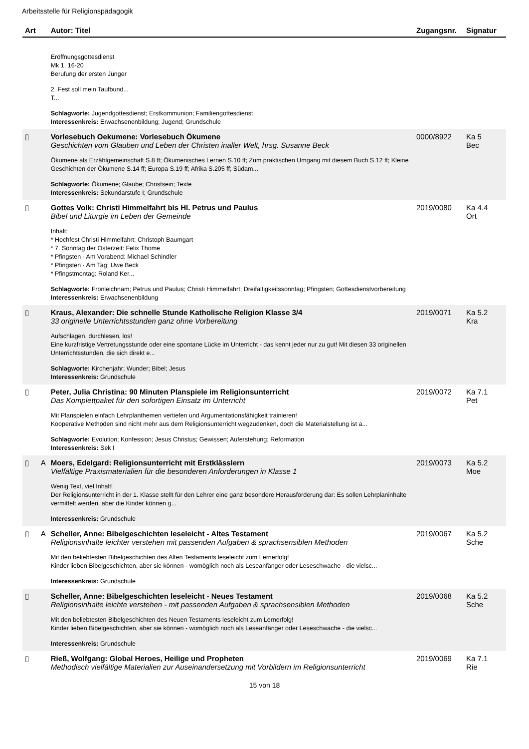Arbeitsstelle für Religionspädagogik
| Art | | Autor: Titel | Zugangsnr. | Signatur |
| --- | --- | --- | --- | --- |
| | | Eröffnungsgottesdienst Mk 1, 16-20 Berufung der ersten Jünger 2. Fest soll mein Taufbund... T... Schlagworte: Jugendgottesdienst; Erstkommunion; Familiengottesdienst Interessenkreis: Erwachsenenbildung; Jugend; Grundschule | | |
| ▯ | | Vorlesebuch Oekumene: Vorlesebuch Ökumene Geschichten vom Glauben und Leben der Christen inaller Welt, hrsg. Susanne Beck Ökumene als Erzählgemeinschaft S.8 ff; Ökumenisches Lernen S.10 ff; Zum praktischen Umgang mit diesem Buch S.12 ff; Kleine Geschichten der Ökumene S.14 ff; Europa S.19 ff; Afrika S.205 ff; Südam... Schlagworte: Ökumene; Glaube; Christsein; Texte Interessenkreis: Sekundarstufe I; Grundschule | 0000/8922 | Ka 5 Bec |
| ▯ | | Gottes Volk: Christi Himmelfahrt bis Hl. Petrus und Paulus Bibel und Liturgie im Leben der Gemeinde Inhalt: * Hochfest Christi Himmelfahrt: Christoph Baumgart * 7. Sonntag der Osterzeit: Felix Thome * Pfingsten - Am Vorabend: Michael Schindler * Pfingsten - Am Tag: Uwe Beck * Pfingstmontag: Roland Ker... Schlagworte: Fronleichnam; Petrus und Paulus; Christi Himmelfahrt; Dreifaltigkeitssonntag; Pfingsten; Gottesdienstvorbereitung Interessenkreis: Erwachsenenbildung | 2019/0080 | Ka 4.4 Ort |
| ▯ | | Kraus, Alexander: Die schnelle Stunde Katholische Religion Klasse 3/4 33 originelle Unterrichtsstunden ganz ohne Vorbereitung Aufschlagen, durchlesen, los! Eine kurzfristige Vertretungsstunde oder eine spontane Lücke im Unterricht - das kennt jeder nur zu gut! Mit diesen 33 originellen Unterrichtsstunden, die sich direkt e... Schlagworte: Kirchenjahr; Wunder; Bibel; Jesus Interessenkreis: Grundschule | 2019/0071 | Ka 5.2 Kra |
| ▯ | | Peter, Julia Christina: 90 Minuten Planspiele im Religionsunterricht Das Komplettpaket für den sofortigen Einsatz im Unterricht Mit Planspielen einfach Lehrplanthemen vertiefen und Argumentationsfähigkeit trainieren! Kooperative Methoden sind nicht mehr aus dem Religionsunterricht wegzudenken, doch die Materialstellung ist a... Schlagworte: Evolution; Konfession; Jesus Christus; Gewissen; Auferstehung; Reformation Interessenkreis: Sek I | 2019/0072 | Ka 7.1 Pet |
| ▯ | A | Moers, Edelgard: Religionsunterricht mit Erstklässlern Vielfältige Praxismaterialien für die besonderen Anforderungen in Klasse 1 Wenig Text, viel Inhalt! Der Religionsunterricht in der 1. Klasse stellt für den Lehrer eine ganz besondere Herausforderung dar: Es sollen Lehrplaninhalte vermittelt werden, aber die Kinder können g... Interessenkreis: Grundschule | 2019/0073 | Ka 5.2 Moe |
| ▯ | A | Scheller, Anne: Bibelgeschichten leseleicht - Altes Testament Religionsinhalte leichter verstehen mit passenden Aufgaben & sprachsensiblen Methoden Mit den beliebtesten Bibelgeschichten des Alten Testaments leseleicht zum Lernerfolg! Kinder lieben Bibelgeschichten, aber sie können - womöglich noch als Leseanfänger oder Leseschwache - die vielsc... Interessenkreis: Grundschule | 2019/0067 | Ka 5.2 Sche |
| ▯ | | Scheller, Anne: Bibelgeschichten leseleicht - Neues Testament Religionsinhalte leichte verstehen - mit passenden Aufgaben & sprachsensiblen Methoden Mit den beliebtesten Bibelgeschichten des Neuen Testaments leseleicht zum Lernerfolg! Kinder lieben Bibelgeschichten, aber sie können - womöglich noch als Leseanfänger oder Leseschwache - die vielsc... Interessenkreis: Grundschule | 2019/0068 | Ka 5.2 Sche |
| ▯ | | Rieß, Wolfgang: Global Heroes, Heilige und Propheten Methodisch vielfältige Materialien zur Auseinandersetzung mit Vorbildern im Religionsunterricht | 2019/0069 | Ka 7.1 Rie |
15 von 18